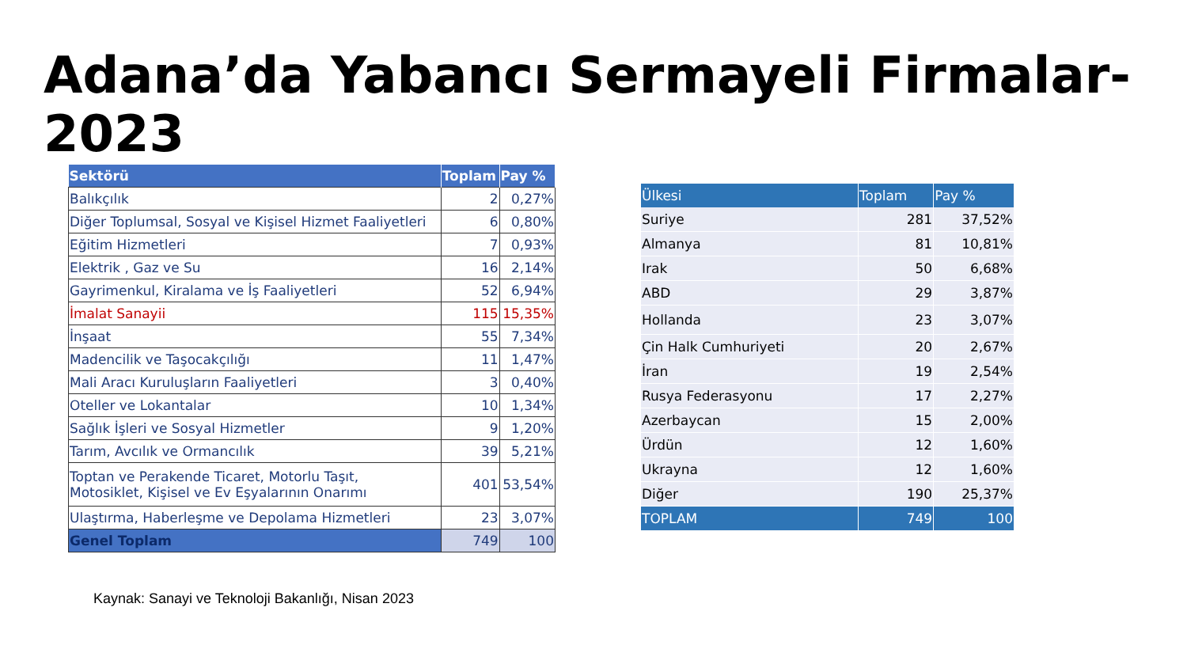Adana’da Yabancı Sermayeli Firmalar-2023
| Sektörü | Toplam | Pay % |
| --- | --- | --- |
| Balıkçılık | 2 | 0,27% |
| Diğer Toplumsal, Sosyal ve Kişisel Hizmet Faaliyetleri | 6 | 0,80% |
| Eğitim Hizmetleri | 7 | 0,93% |
| Elektrik , Gaz ve Su | 16 | 2,14% |
| Gayrimenkul, Kiralama ve İş Faaliyetleri | 52 | 6,94% |
| İmalat Sanayii | 115 | 15,35% |
| İnşaat | 55 | 7,34% |
| Madencilik ve Taşocakçılığı | 11 | 1,47% |
| Mali Aracı Kuruluşların Faaliyetleri | 3 | 0,40% |
| Oteller ve Lokantalar | 10 | 1,34% |
| Sağlık İşleri ve Sosyal Hizmetler | 9 | 1,20% |
| Tarım, Avcılık ve Ormancılık | 39 | 5,21% |
| Toptan ve Perakende Ticaret, Motorlu Taşıt, Motosiklet, Kişisel ve Ev Eşyalarının Onarımı | 401 | 53,54% |
| Ulaştırma, Haberleşme ve Depolama Hizmetleri | 23 | 3,07% |
| Genel Toplam | 749 | 100 |
| Ülkesi | Toplam | Pay % |
| --- | --- | --- |
| Suriye | 281 | 37,52% |
| Almanya | 81 | 10,81% |
| Irak | 50 | 6,68% |
| ABD | 29 | 3,87% |
| Hollanda | 23 | 3,07% |
| Çin Halk Cumhuriyeti | 20 | 2,67% |
| İran | 19 | 2,54% |
| Rusya Federasyonu | 17 | 2,27% |
| Azerbaycan | 15 | 2,00% |
| Ürdün | 12 | 1,60% |
| Ukrayna | 12 | 1,60% |
| Diğer | 190 | 25,37% |
| TOPLAM | 749 | 100 |
Kaynak: Sanayi ve Teknoloji Bakanlığı, Nisan 2023